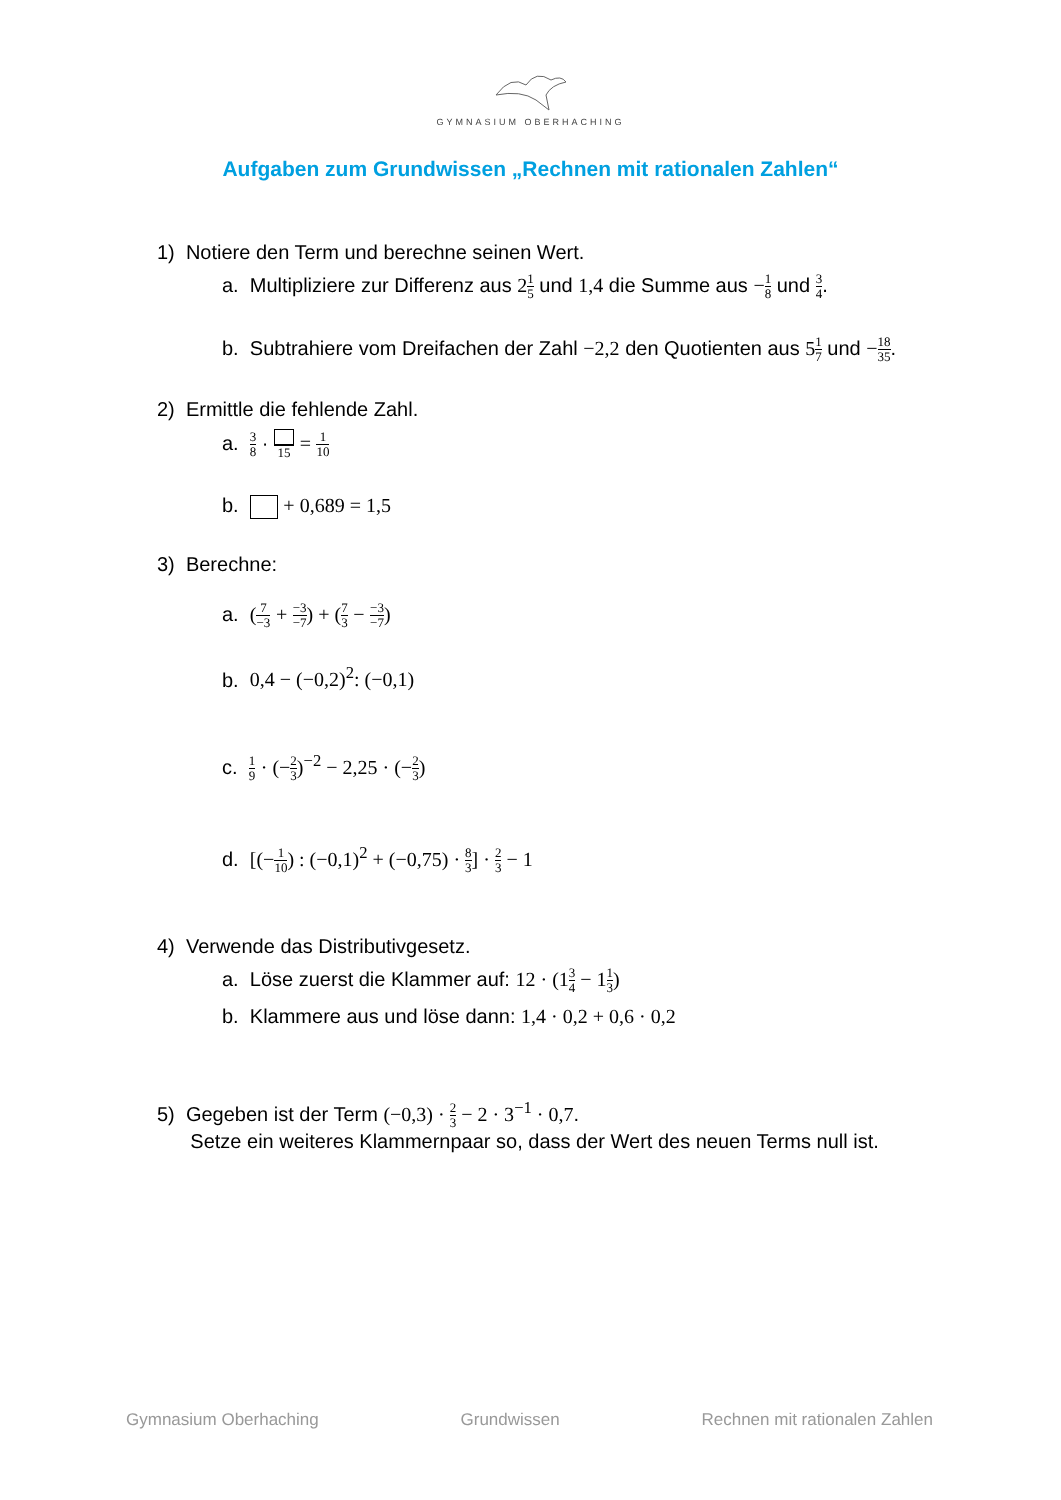GYMNASIUM OBERHACHING
Aufgaben zum Grundwissen „Rechnen mit rationalen Zahlen“
1) Notiere den Term und berechne seinen Wert.
a. Multipliziere zur Differenz aus 21 5 und 1,4 die Summe aus −1 8 und 3 4.
b. Subtrahiere vom Dreifachen der Zahl −2,2 den Quotienten aus 51 7 und −18 35.
2) Ermittle die fehlende Zahl.
a. 3 8 · 15 = 1 10
b. + 0,689 = 1,5
3) Berechne:
a. (7 −3 + −3 −7) + (7 3 − −3 −7)
b. 0,4 − (−0,2)<sup>2</sup>: (−0,1)
c. 1 9 · (−2 3)<sup>−2</sup> − 2,25 · (−2 3)
d. [(−1 10) : (−0,1)<sup>2</sup> + (−0,75) · 8 3] · 2 3 − 1
4) Verwende das Distributivgesetz.
a. Löse zuerst die Klammer auf: 12 · (13 4 − 11 3)
b. Klammere aus und löse dann: 1,4 · 0,2 + 0,6 · 0,2
5) Gegeben ist der Term (−0,3) · 2 3 − 2 · 3<sup>−1</sup> · 0,7.
Setze ein weiteres Klammernpaar so, dass der Wert des neuen Terms null ist.
Gymnasium Oberhaching Grundwissen Rechnen mit rationalen Zahlen